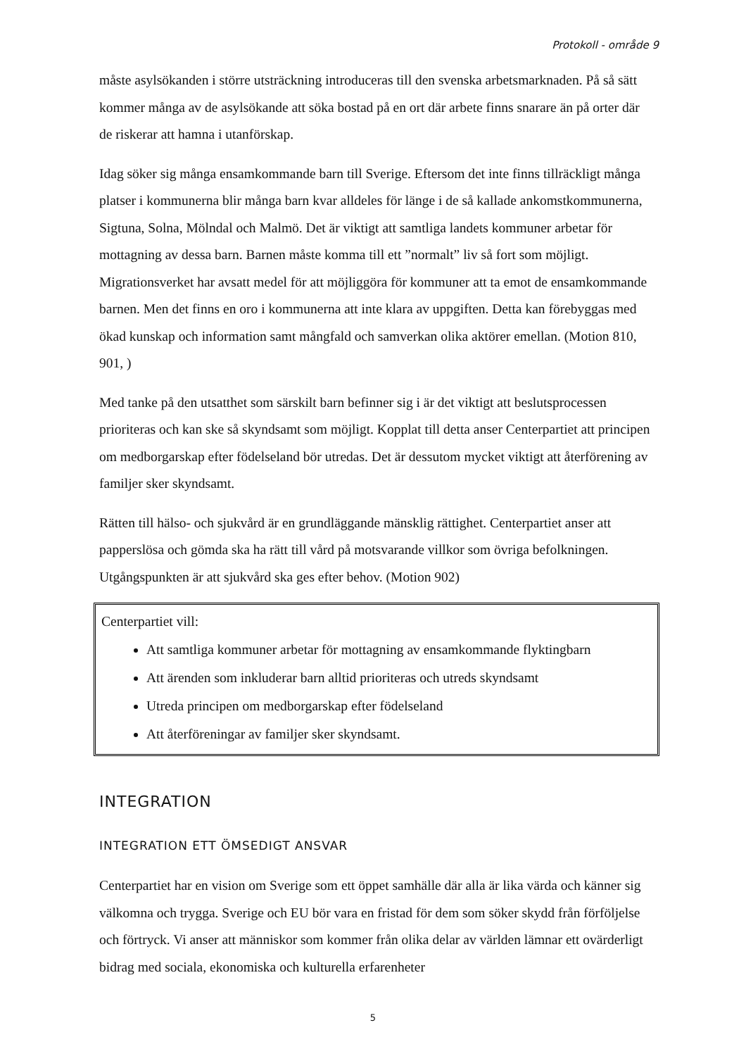Protokoll - område 9
måste asylsökanden i större utsträckning introduceras till den svenska arbetsmarknaden. På så sätt kommer många av de asylsökande att söka bostad på en ort där arbete finns snarare än på orter där de riskerar att hamna i utanförskap.
Idag söker sig många ensamkommande barn till Sverige. Eftersom det inte finns tillräckligt många platser i kommunerna blir många barn kvar alldeles för länge i de så kallade ankomstkommunerna, Sigtuna, Solna, Mölndal och Malmö. Det är viktigt att samtliga landets kommuner arbetar för mottagning av dessa barn. Barnen måste komma till ett ”normalt” liv så fort som möjligt. Migrationsverket har avsatt medel för att möjliggöra för kommuner att ta emot de ensamkommande barnen. Men det finns en oro i kommunerna att inte klara av uppgiften. Detta kan förebyggas med ökad kunskap och information samt mångfald och samverkan olika aktörer emellan. (Motion 810, 901, )
Med tanke på den utsatthet som särskilt barn befinner sig i är det viktigt att beslutsprocessen prioriteras och kan ske så skyndsamt som möjligt. Kopplat till detta anser Centerpartiet att principen om medborgarskap efter födelseland bör utredas. Det är dessutom mycket viktigt att återförening av familjer sker skyndsamt.
Rätten till hälso- och sjukvård är en grundläggande mänsklig rättighet. Centerpartiet anser att papperslösa och gömda ska ha rätt till vård på motsvarande villkor som övriga befolkningen. Utgångspunkten är att sjukvård ska ges efter behov. (Motion 902)
Centerpartiet vill:
Att samtliga kommuner arbetar för mottagning av ensamkommande flyktingbarn
Att ärenden som inkluderar barn alltid prioriteras och utreds skyndsamt
Utreda principen om medborgarskap efter födelseland
Att återföreningar av familjer sker skyndsamt.
INTEGRATION
INTEGRATION ETT ÖMSEDIGT ANSVAR
Centerpartiet har en vision om Sverige som ett öppet samhälle där alla är lika värda och känner sig välkomna och trygga. Sverige och EU bör vara en fristad för dem som söker skydd från förföljelse och förtryck. Vi anser att människor som kommer från olika delar av världen lämnar ett ovärderligt bidrag med sociala, ekonomiska och kulturella erfarenheter
5